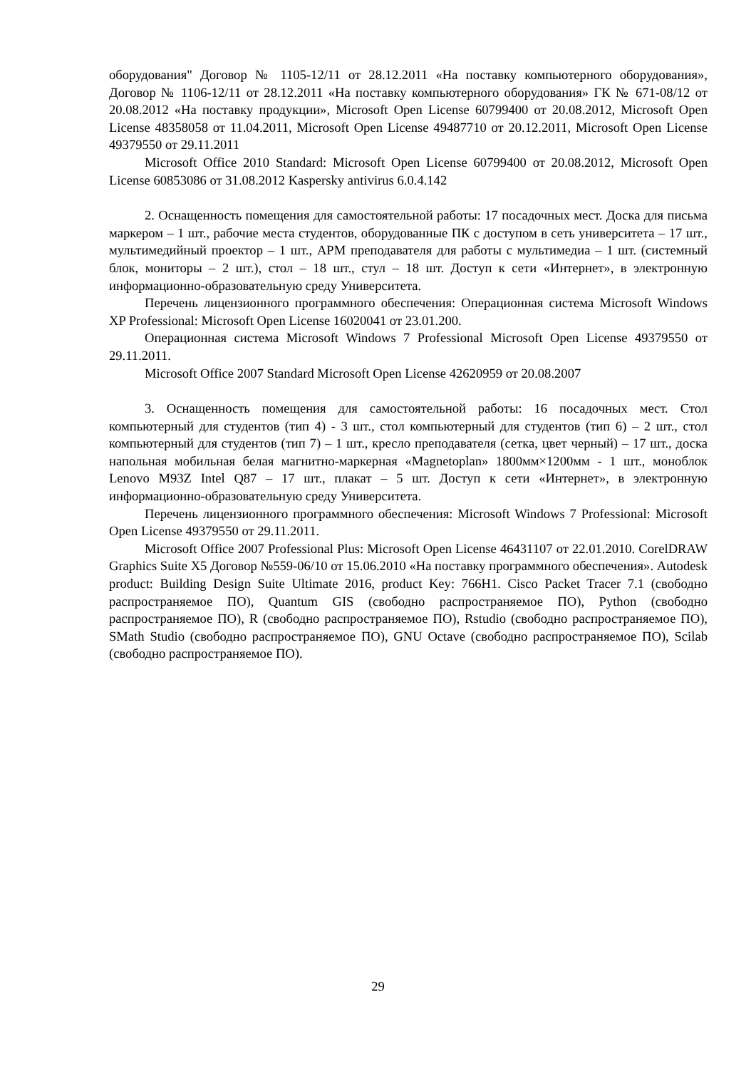оборудования" Договор № 1105-12/11 от 28.12.2011 «На поставку компьютерного оборудования», Договор № 1106-12/11 от 28.12.2011 «На поставку компьютерного оборудования» ГК № 671-08/12 от 20.08.2012 «На поставку продукции», Microsoft Open License 60799400 от 20.08.2012, Microsoft Open License 48358058 от 11.04.2011, Microsoft Open License 49487710 от 20.12.2011, Microsoft Open License 49379550 от 29.11.2011
Microsoft Office 2010 Standard: Microsoft Open License 60799400 от 20.08.2012, Microsoft Open License 60853086 от 31.08.2012 Kaspersky antivirus 6.0.4.142
2. Оснащенность помещения для самостоятельной работы: 17 посадочных мест. Доска для письма маркером – 1 шт., рабочие места студентов, оборудованные ПК с доступом в сеть университета – 17 шт., мультимедийный проектор – 1 шт., АРМ преподавателя для работы с мультимедиа – 1 шт. (системный блок, мониторы – 2 шт.), стол – 18 шт., стул – 18 шт. Доступ к сети «Интернет», в электронную информационно-образовательную среду Университета.
Перечень лицензионного программного обеспечения: Операционная система Microsoft Windows XP Professional: Microsoft Open License 16020041 от 23.01.200.
Операционная система Microsoft Windows 7 Professional Microsoft Open License 49379550 от 29.11.2011.
Microsoft Office 2007 Standard Microsoft Open License 42620959 от 20.08.2007
3. Оснащенность помещения для самостоятельной работы: 16 посадочных мест. Стол компьютерный для студентов (тип 4) - 3 шт., стол компьютерный для студентов (тип 6) – 2 шт., стол компьютерный для студентов (тип 7) – 1 шт., кресло преподавателя (сетка, цвет черный) – 17 шт., доска напольная мобильная белая магнитно-маркерная «Magnetoplan» 1800мм×1200мм - 1 шт., моноблок Lenovo M93Z Intel Q87 – 17 шт., плакат – 5 шт. Доступ к сети «Интернет», в электронную информационно-образовательную среду Университета.
Перечень лицензионного программного обеспечения: Microsoft Windows 7 Professional: Microsoft Open License 49379550 от 29.11.2011.
Microsoft Office 2007 Professional Plus: Microsoft Open License 46431107 от 22.01.2010. CorelDRAW Graphics Suite X5 Договор №559-06/10 от 15.06.2010 «На поставку программного обеспечения». Autodesk product: Building Design Suite Ultimate 2016, product Key: 766H1. Cisco Packet Tracer 7.1 (свободно распространяемое ПО), Quantum GIS (свободно распространяемое ПО), Python (свободно распространяемое ПО), R (свободно распространяемое ПО), Rstudio (свободно распространяемое ПО), SMath Studio (свободно распространяемое ПО), GNU Octave (свободно распространяемое ПО), Scilab (свободно распространяемое ПО).
29